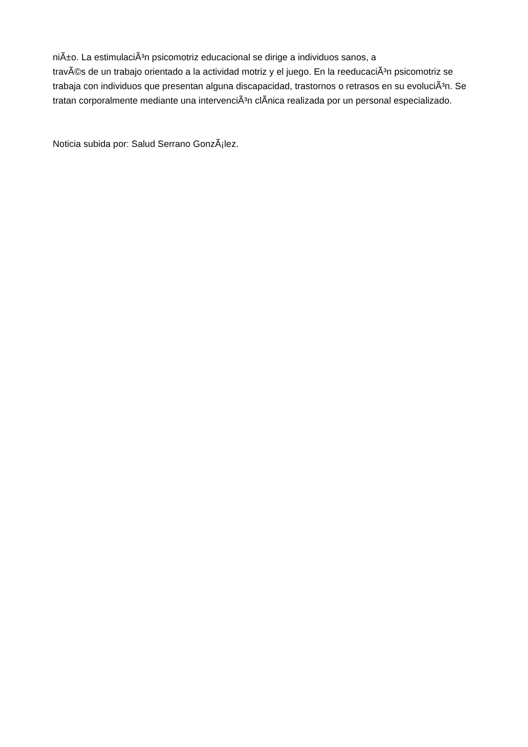niÃ±o. La estimulaciÃ³n psicomotriz educacional se dirige a individuos sanos, a
travÃ©s de un trabajo orientado a la actividad motriz y el juego. En la reeducaciÃ³n psicomotriz se trabaja con individuos que presentan alguna discapacidad, trastornos o retrasos en su evoluciÃ³n. Se tratan corporalmente mediante una intervenciÃ³n clÃ­nica realizada por un personal especializado.
Noticia subida por: Salud Serrano GonzÃ¡lez.